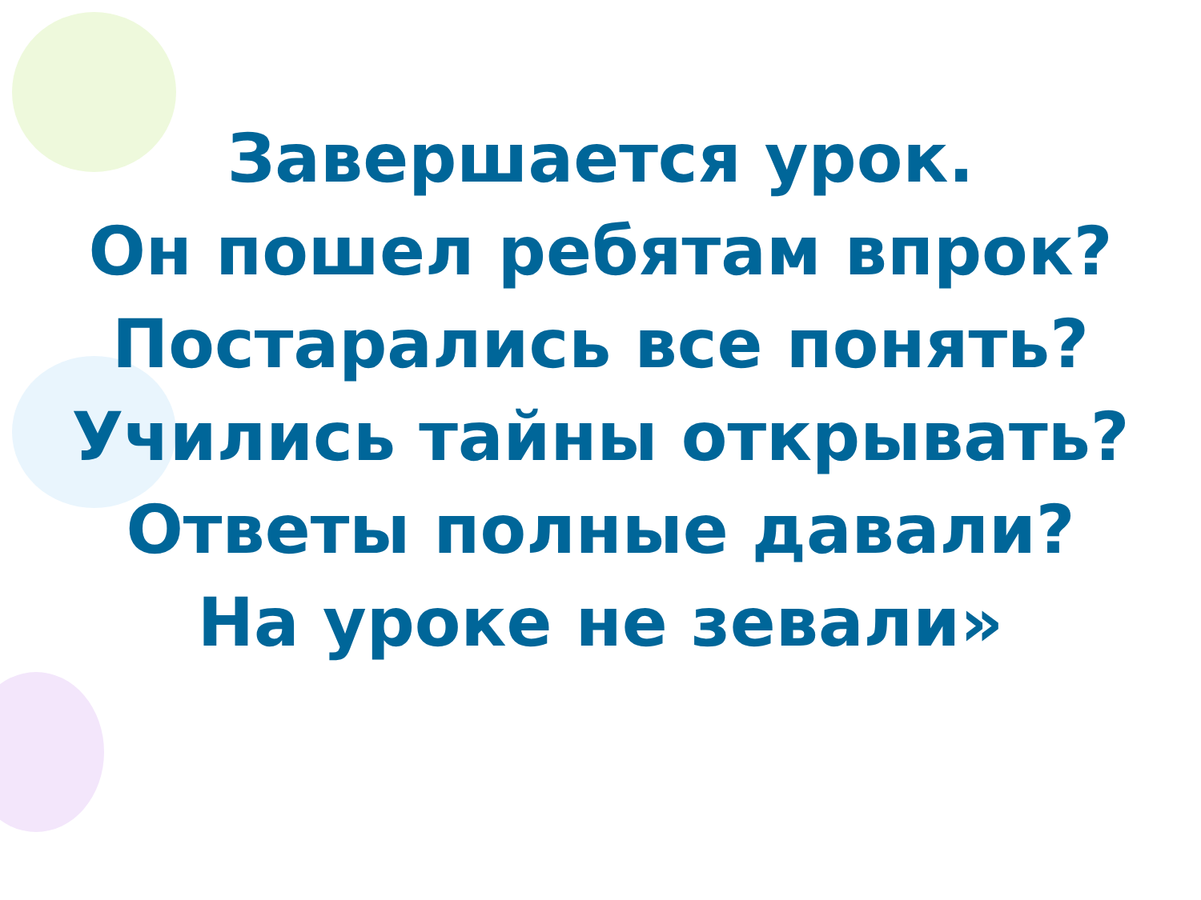Завершается урок.
Он пошел ребятам впрок?
Постарались все понять?
Учились тайны открывать?
Ответы полные давали?
На уроке не зевали»